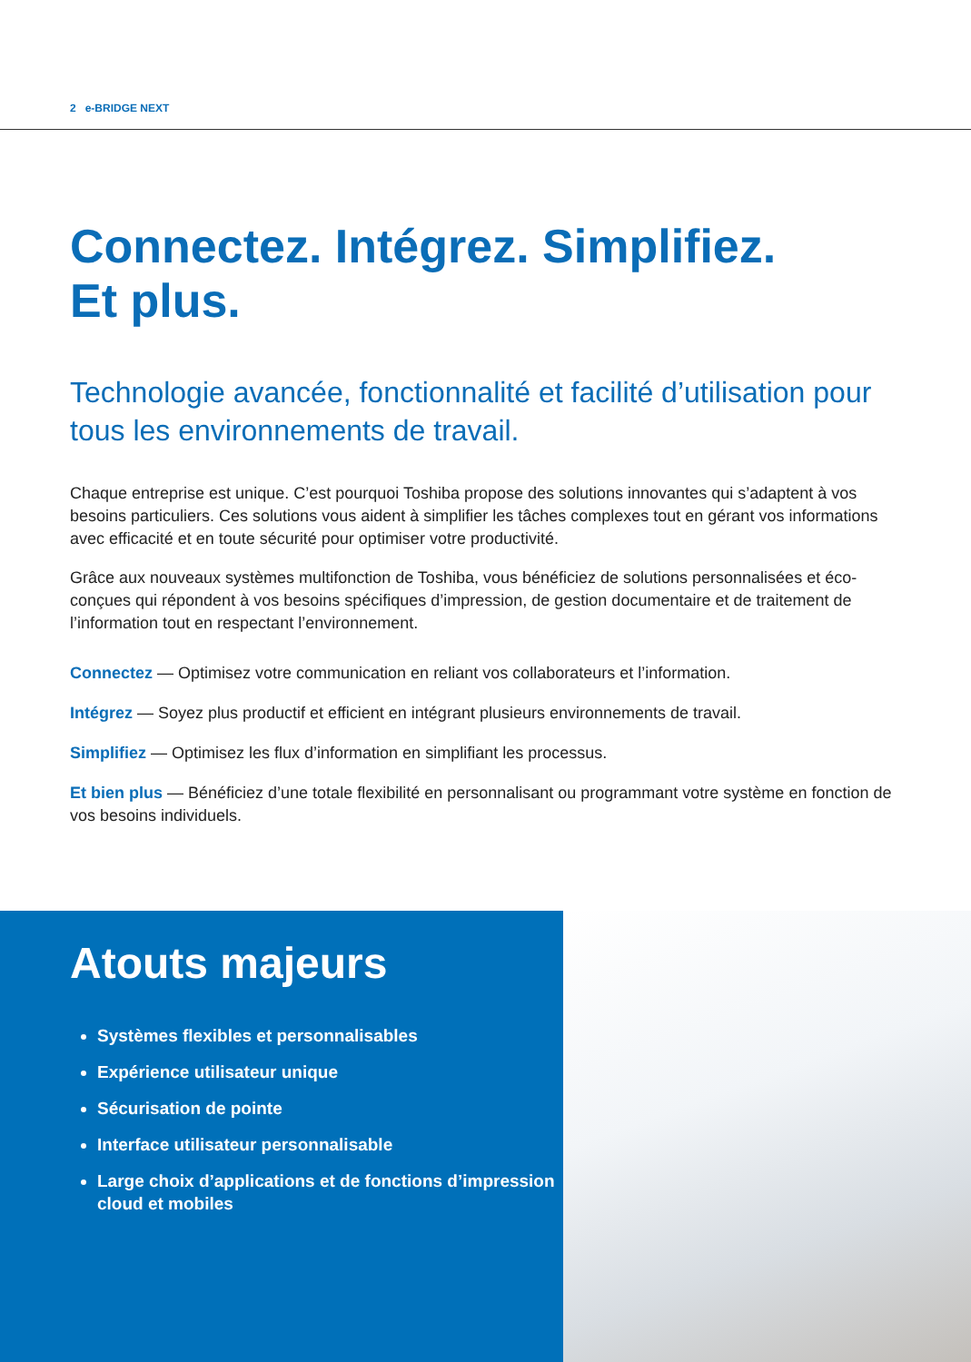2 e-BRIDGE NEXT
Connectez. Intégrez. Simplifiez.
Et plus.
Technologie avancée, fonctionnalité et facilité d’utilisation pour tous les environnements de travail.
Chaque entreprise est unique. C’est pourquoi Toshiba propose des solutions innovantes qui s’adaptent à vos besoins particuliers. Ces solutions vous aident à simplifier les tâches complexes tout en gérant vos informations avec efficacité et en toute sécurité pour optimiser votre productivité.
Grâce aux nouveaux systèmes multifonction de Toshiba, vous bénéficiez de solutions personnalisées et éco-conçues qui répondent à vos besoins spécifiques d’impression, de gestion documentaire et de traitement de l’information tout en respectant l’environnement.
Connectez — Optimisez votre communication en reliant vos collaborateurs et l’information.
Intégrez — Soyez plus productif et efficient en intégrant plusieurs environnements de travail.
Simplifiez — Optimisez les flux d’information en simplifiant les processus.
Et bien plus — Bénéficiez d’une totale flexibilité en personnalisant ou programmant votre système en fonction de vos besoins individuels.
Atouts majeurs
Systèmes flexibles et personnalisables
Expérience utilisateur unique
Sécurisation de pointe
Interface utilisateur personnalisable
Large choix d’applications et de fonctions d’impression cloud et mobiles